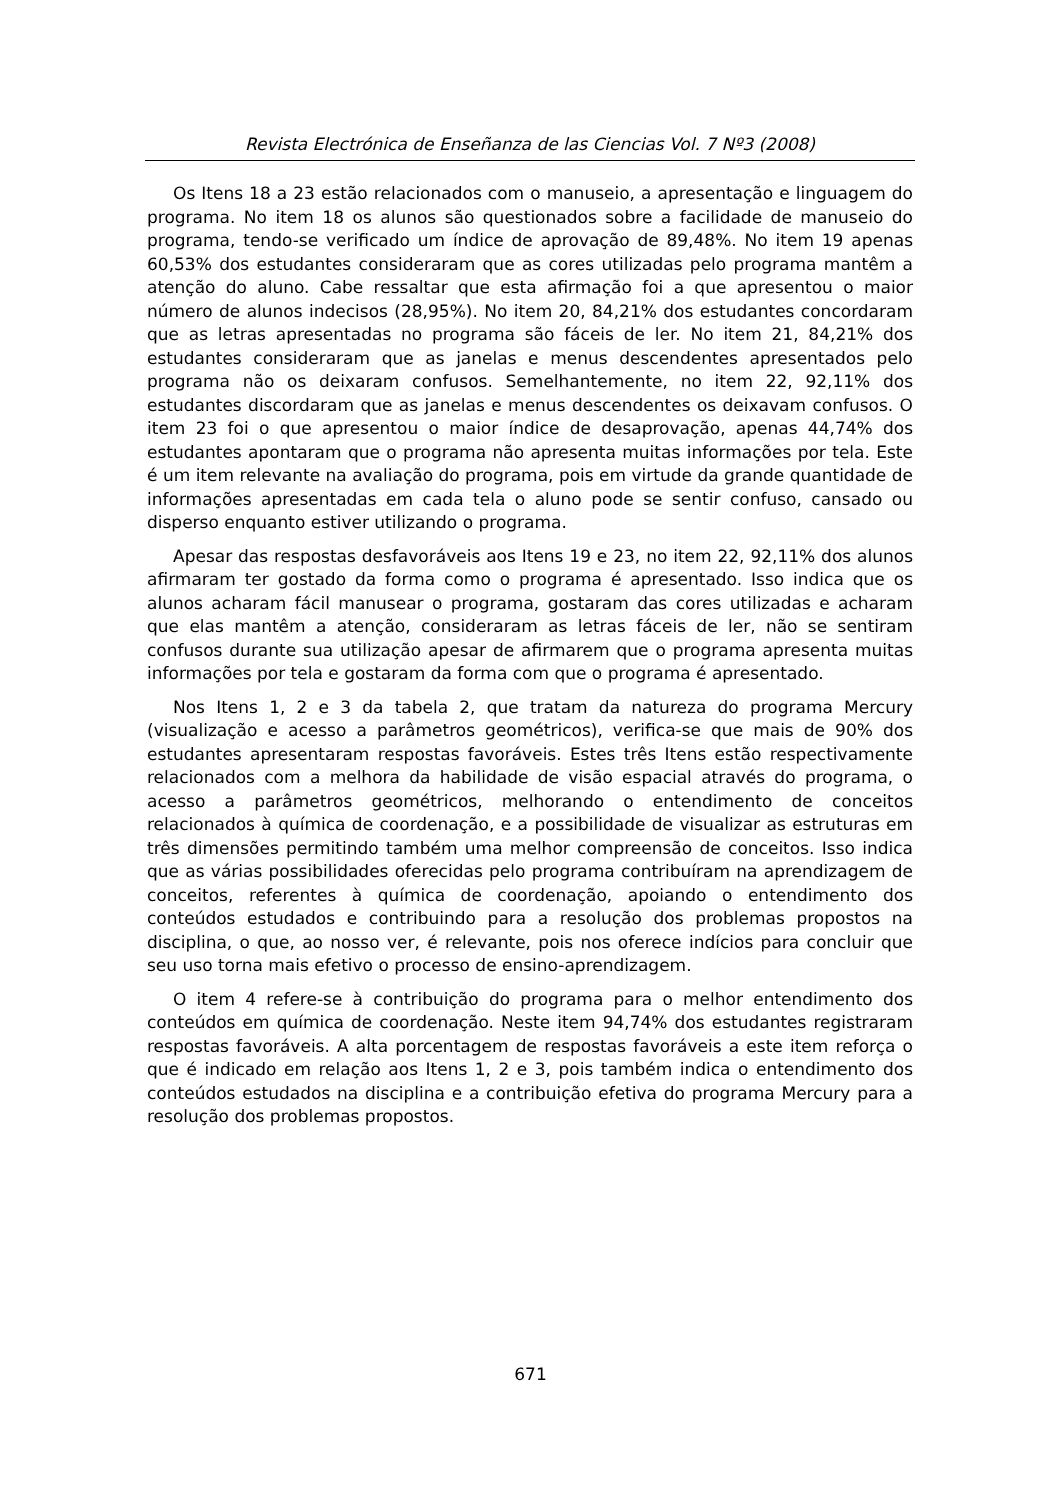Revista Electrónica de Enseñanza de las Ciencias Vol. 7 Nº3 (2008)
Os Itens 18 a 23 estão relacionados com o manuseio, a apresentação e linguagem do programa. No item 18 os alunos são questionados sobre a facilidade de manuseio do programa, tendo-se verificado um índice de aprovação de 89,48%. No item 19 apenas 60,53% dos estudantes consideraram que as cores utilizadas pelo programa mantêm a atenção do aluno. Cabe ressaltar que esta afirmação foi a que apresentou o maior número de alunos indecisos (28,95%). No item 20, 84,21% dos estudantes concordaram que as letras apresentadas no programa são fáceis de ler. No item 21, 84,21% dos estudantes consideraram que as janelas e menus descendentes apresentados pelo programa não os deixaram confusos. Semelhantemente, no item 22, 92,11% dos estudantes discordaram que as janelas e menus descendentes os deixavam confusos. O item 23 foi o que apresentou o maior índice de desaprovação, apenas 44,74% dos estudantes apontaram que o programa não apresenta muitas informações por tela. Este é um item relevante na avaliação do programa, pois em virtude da grande quantidade de informações apresentadas em cada tela o aluno pode se sentir confuso, cansado ou disperso enquanto estiver utilizando o programa.
Apesar das respostas desfavoráveis aos Itens 19 e 23, no item 22, 92,11% dos alunos afirmaram ter gostado da forma como o programa é apresentado. Isso indica que os alunos acharam fácil manusear o programa, gostaram das cores utilizadas e acharam que elas mantêm a atenção, consideraram as letras fáceis de ler, não se sentiram confusos durante sua utilização apesar de afirmarem que o programa apresenta muitas informações por tela e gostaram da forma com que o programa é apresentado.
Nos Itens 1, 2 e 3 da tabela 2, que tratam da natureza do programa Mercury (visualização e acesso a parâmetros geométricos), verifica-se que mais de 90% dos estudantes apresentaram respostas favoráveis. Estes três Itens estão respectivamente relacionados com a melhora da habilidade de visão espacial através do programa, o acesso a parâmetros geométricos, melhorando o entendimento de conceitos relacionados à química de coordenação, e a possibilidade de visualizar as estruturas em três dimensões permitindo também uma melhor compreensão de conceitos. Isso indica que as várias possibilidades oferecidas pelo programa contribuíram na aprendizagem de conceitos, referentes à química de coordenação, apoiando o entendimento dos conteúdos estudados e contribuindo para a resolução dos problemas propostos na disciplina, o que, ao nosso ver, é relevante, pois nos oferece indícios para concluir que seu uso torna mais efetivo o processo de ensino-aprendizagem.
O item 4 refere-se à contribuição do programa para o melhor entendimento dos conteúdos em química de coordenação. Neste item 94,74% dos estudantes registraram respostas favoráveis. A alta porcentagem de respostas favoráveis a este item reforça o que é indicado em relação aos Itens 1, 2 e 3, pois também indica o entendimento dos conteúdos estudados na disciplina e a contribuição efetiva do programa Mercury para a resolução dos problemas propostos.
671